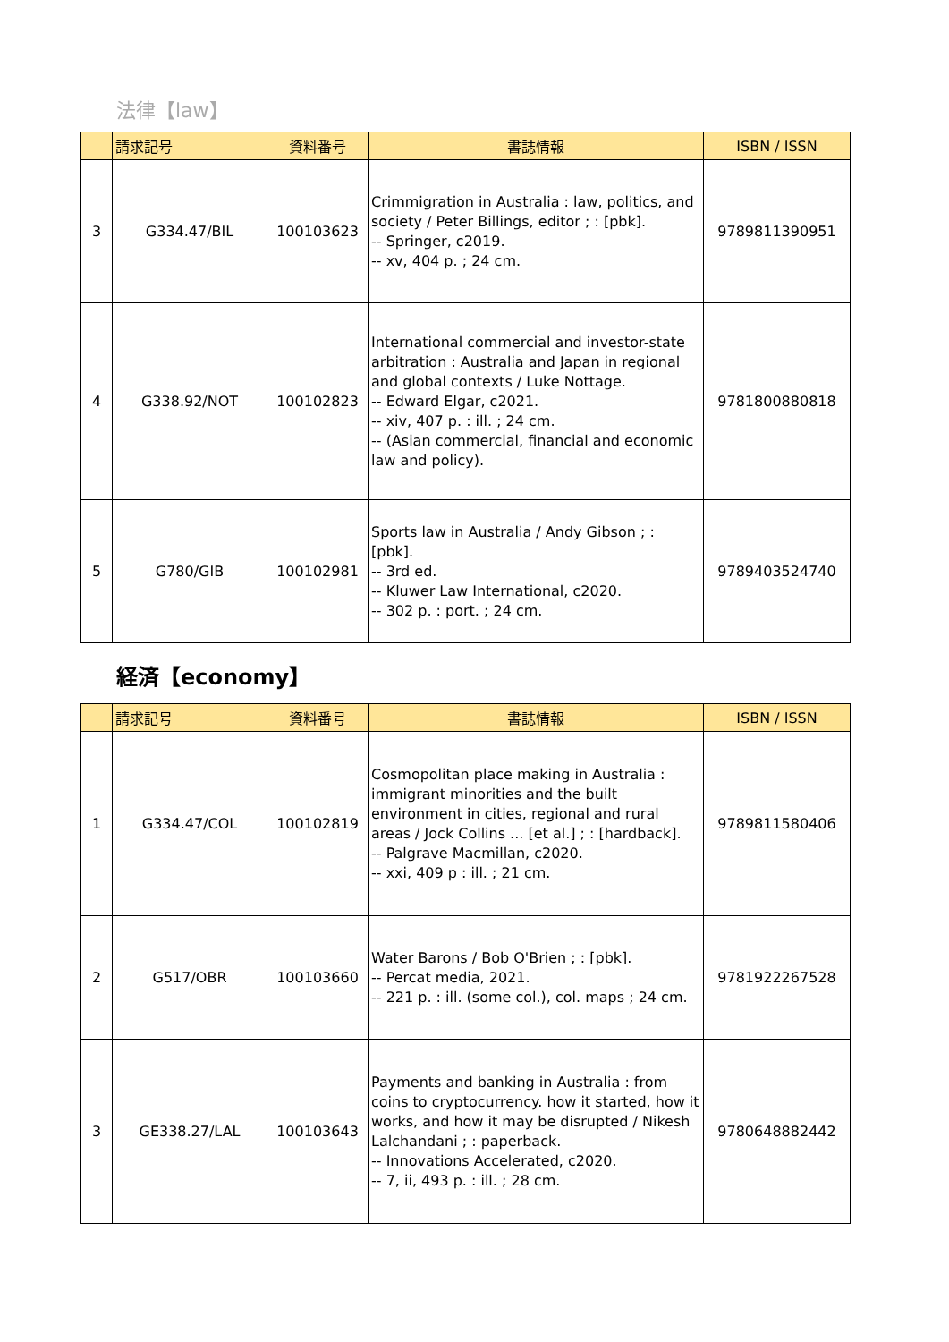法律【law】
| | 請求記号 | 資料番号 | 書誌情報 | ISBN / ISSN |
| --- | --- | --- | --- | --- |
| 3 | G334.47/BIL | 100103623 | Crimmigration in Australia : law, politics, and society / Peter Billings, editor ; : [pbk]. -- Springer, c2019. -- xv, 404 p. ; 24 cm. | 9789811390951 |
| 4 | G338.92/NOT | 100102823 | International commercial and investor-state arbitration : Australia and Japan in regional and global contexts / Luke Nottage. -- Edward Elgar, c2021. -- xiv, 407 p. : ill. ; 24 cm. -- (Asian commercial, financial and economic law and policy). | 9781800880818 |
| 5 | G780/GIB | 100102981 | Sports law in Australia / Andy Gibson ; : [pbk]. -- 3rd ed. -- Kluwer Law International, c2020. -- 302 p. : port. ; 24 cm. | 9789403524740 |
経済【economy】
| | 請求記号 | 資料番号 | 書誌情報 | ISBN / ISSN |
| --- | --- | --- | --- | --- |
| 1 | G334.47/COL | 100102819 | Cosmopolitan place making in Australia : immigrant minorities and the built environment in cities, regional and rural areas / Jock Collins ... [et al.] ; : [hardback]. -- Palgrave Macmillan, c2020. -- xxi, 409 p : ill. ; 21 cm. | 9789811580406 |
| 2 | G517/OBR | 100103660 | Water Barons / Bob O'Brien ; : [pbk]. -- Percat media, 2021. -- 221 p. : ill. (some col.), col. maps ; 24 cm. | 9781922267528 |
| 3 | GE338.27/LAL | 100103643 | Payments and banking in Australia : from coins to cryptocurrency. how it started, how it works, and how it may be disrupted / Nikesh Lalchandani ; : paperback. -- Innovations Accelerated, c2020. -- 7, ii, 493 p. : ill. ; 28 cm. | 9780648882442 |